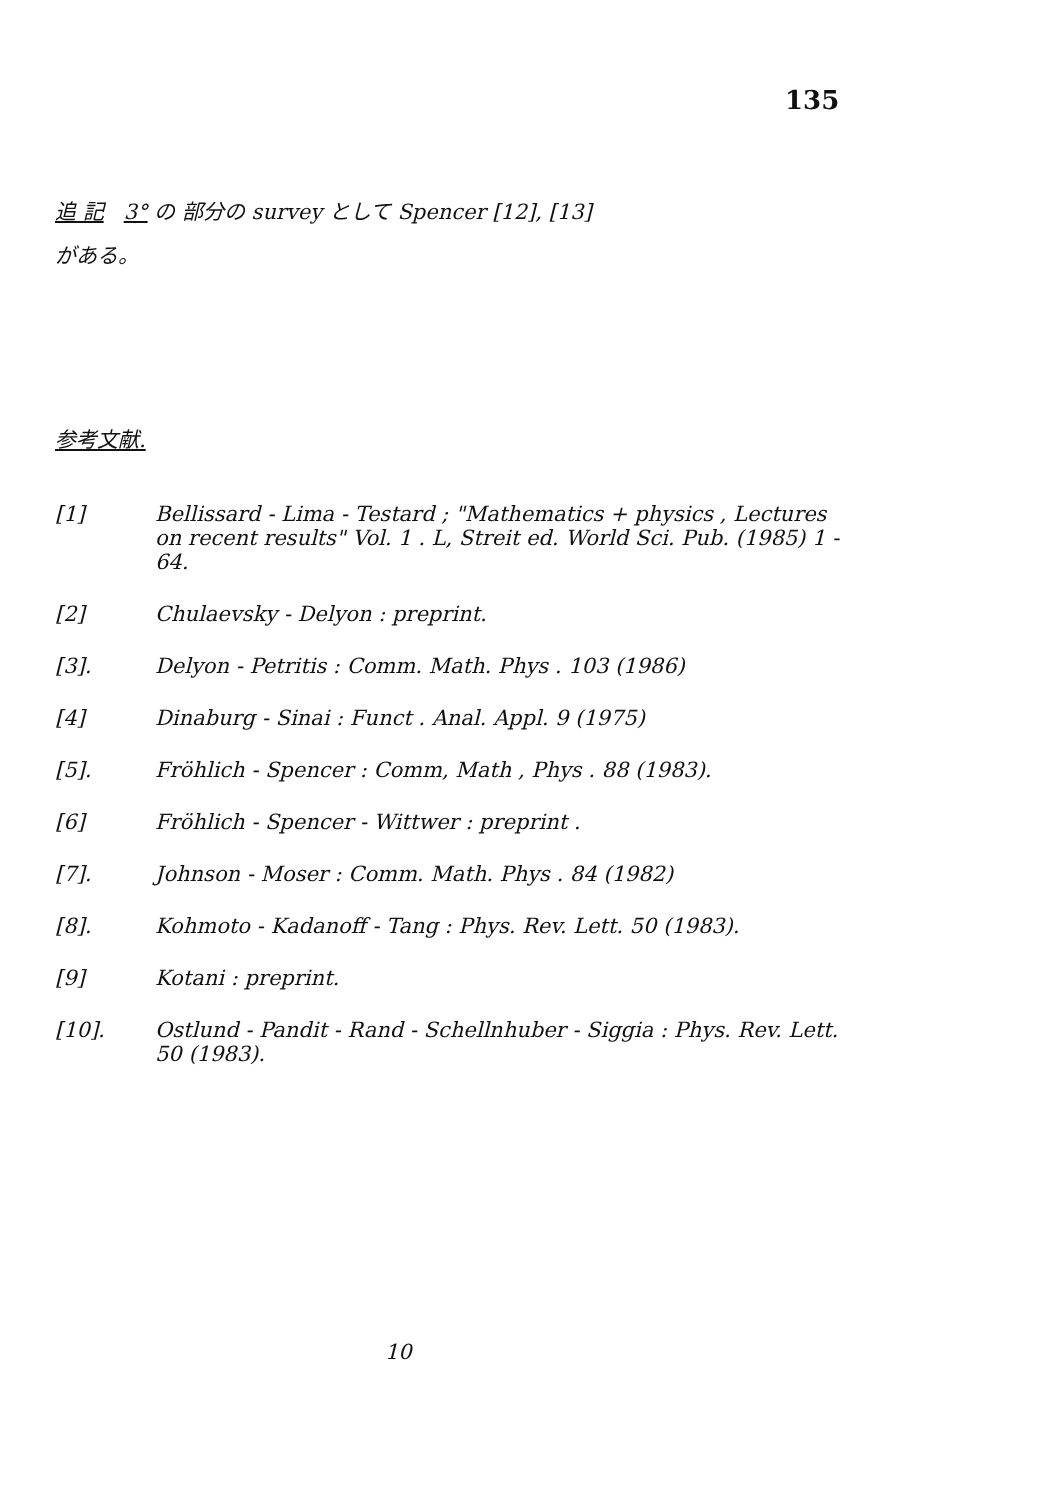135
追 記 3° の 部分の survey として Spencer [12], [13]
がある。
参考文献.
[1] Bellissard - Lima - Testard ; "Mathematics + physics , Lectures on recent results" Vol. 1 . L, Streit ed. World Sci. Pub. (1985) 1 - 64.
[2] Chulaevsky - Delyon : preprint.
[3]. Delyon - Petritis : Comm. Math. Phys . 103 (1986)
[4] Dinaburg - Sinai : Funct . Anal. Appl. 9 (1975)
[5]. Fröhlich - Spencer : Comm, Math , Phys . 88 (1983).
[6] Fröhlich - Spencer - Wittwer : preprint .
[7]. Johnson - Moser : Comm. Math. Phys . 84 (1982)
[8]. Kohmoto - Kadanoff - Tang : Phys. Rev. Lett. 50 (1983).
[9] Kotani : preprint.
[10]. Ostlund - Pandit - Rand - Schellnhuber - Siggia : Phys. Rev. Lett. 50 (1983).
10